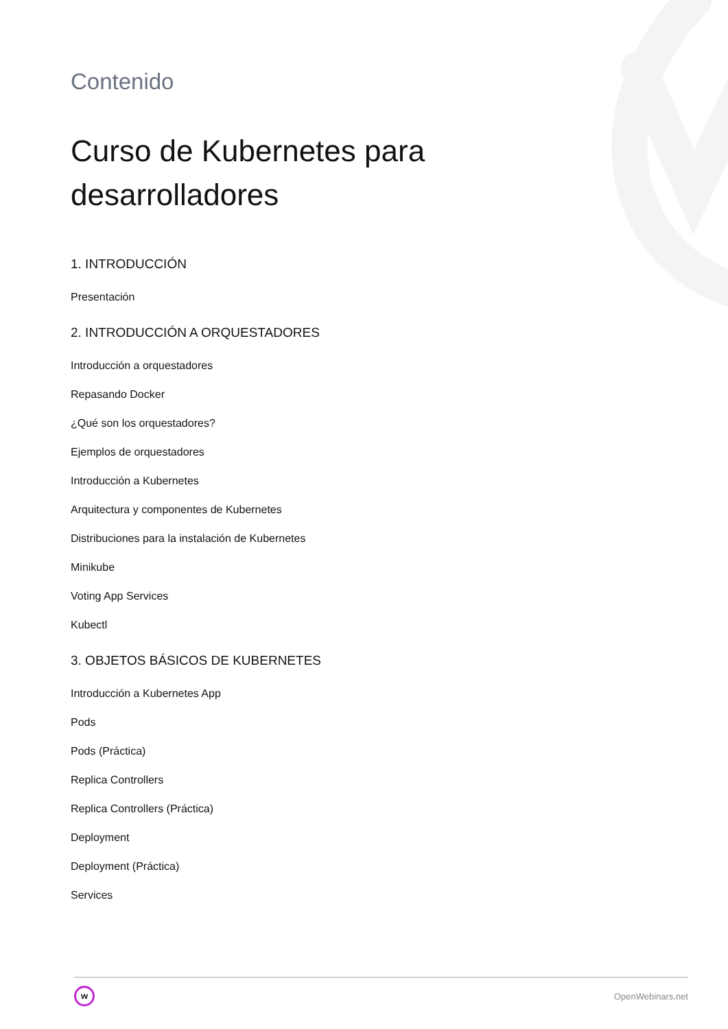Contenido
Curso de Kubernetes para desarrolladores
1. INTRODUCCIÓN
Presentación
2. INTRODUCCIÓN A ORQUESTADORES
Introducción a orquestadores
Repasando Docker
¿Qué son los orquestadores?
Ejemplos de orquestadores
Introducción a Kubernetes
Arquitectura y componentes de Kubernetes
Distribuciones para la instalación de Kubernetes
Minikube
Voting App Services
Kubectl
3. OBJETOS BÁSICOS DE KUBERNETES
Introducción a Kubernetes App
Pods
Pods (Práctica)
Replica Controllers
Replica Controllers (Práctica)
Deployment
Deployment (Práctica)
Services
w
OpenWebinars.net